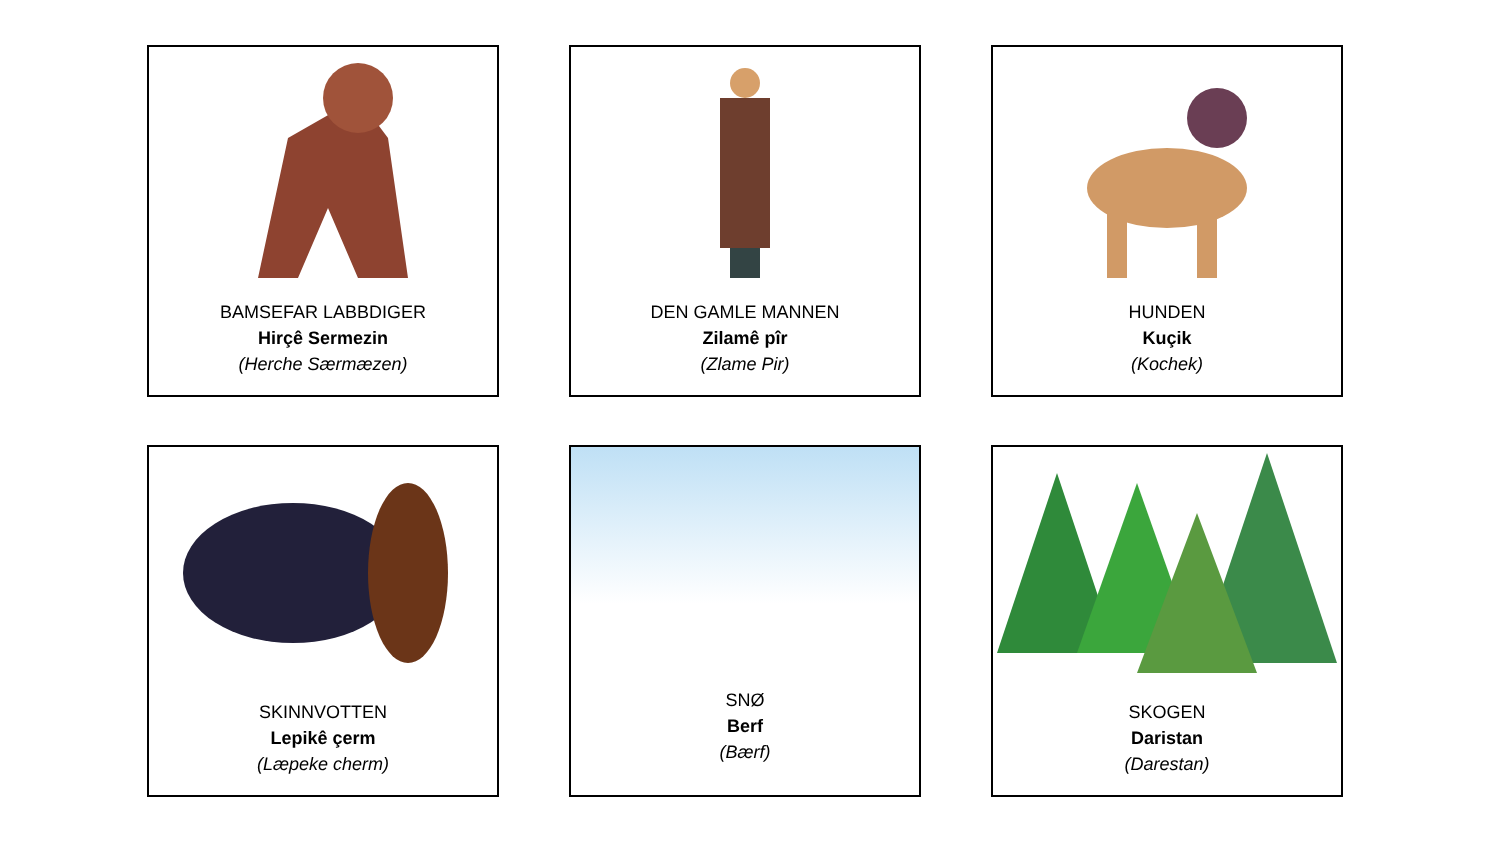BAMSEFAR LABBDIGER
Hirçê Sermezin
(Herche Særmæzen)
DEN GAMLE MANNEN
Zilamê pîr
(Zlame Pir)
HUNDEN
Kuçik
(Kochek)
SKINNVOTTEN
Lepikê çerm
(Læpeke cherm)
SNØ
Berf
(Bærf)
SKOGEN
Daristan
(Darestan)